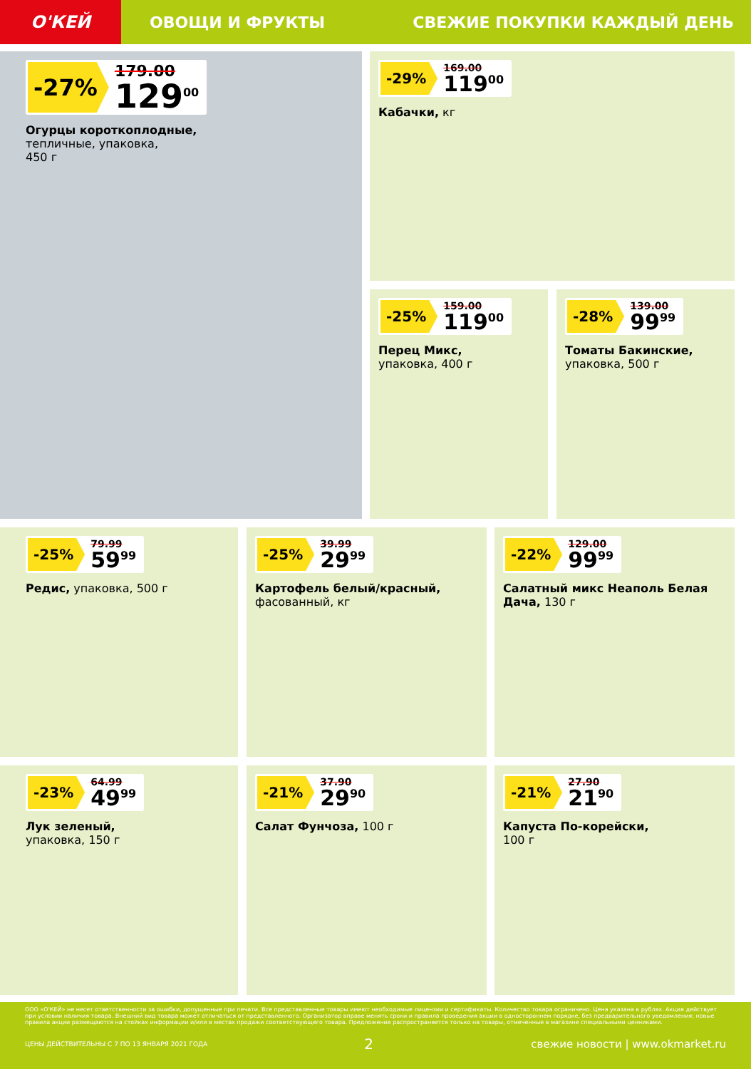О'КЕЙ
ОВОЩИ И ФРУКТЫ СВЕЖИЕ ПОКУПКИ КАЖДЫЙ ДЕНЬ
-27%
179.00
129<sup>00</sup>
Огурцы коротко­плодные,
тепличные, упаковка,
450 г
-29%
169.00
119<sup>00</sup>
Кабачки, кг
-25%
159.00
119<sup>00</sup>
Перец Микс,
упаковка, 400 г
-28%
139.00
99<sup>99</sup>
Томаты Бакинские,
упаковка, 500 г
-25%
79.99
59<sup>99</sup>
Редис, упаковка, 500 г
-25%
39.99
29<sup>99</sup>
Картофель белый/красный,
фасованный, кг
-22%
129.00
99<sup>99</sup>
Салатный микс Неаполь Белая Дача, 130 г
-23%
64.99
49<sup>99</sup>
Лук зеленый,
упаковка, 150 г
-21%
37.90
29<sup>90</sup>
Салат Фунчоза, 100 г
-21%
27.90
21<sup>90</sup>
Капуста По-корейски,
100 г
ООО «О'КЕЙ» не несет ответственности за ошибки, допущенные при печати. Все представленные товары имеют необходимые лицензии и сертификаты. Количество товара ограничено. Цена указана в рублях. Акция действует при условии наличия товара. Внешний вид товара может отличаться от представленного. Организатор вправе менять сроки и правила проведения акции в одностороннем порядке, без предварительного уведомления; новые правила акции размещаются на стойках информации и/или в местах продажи соответствующего товара. Предложение распространяется только на товары, отмеченные в магазине специальными ценниками.
ЦЕНЫ ДЕЙСТВИТЕЛЬНЫ С 7 ПО 13 ЯНВАРЯ 2021 ГОДА 2 свежие новости | www.okmarket.ru